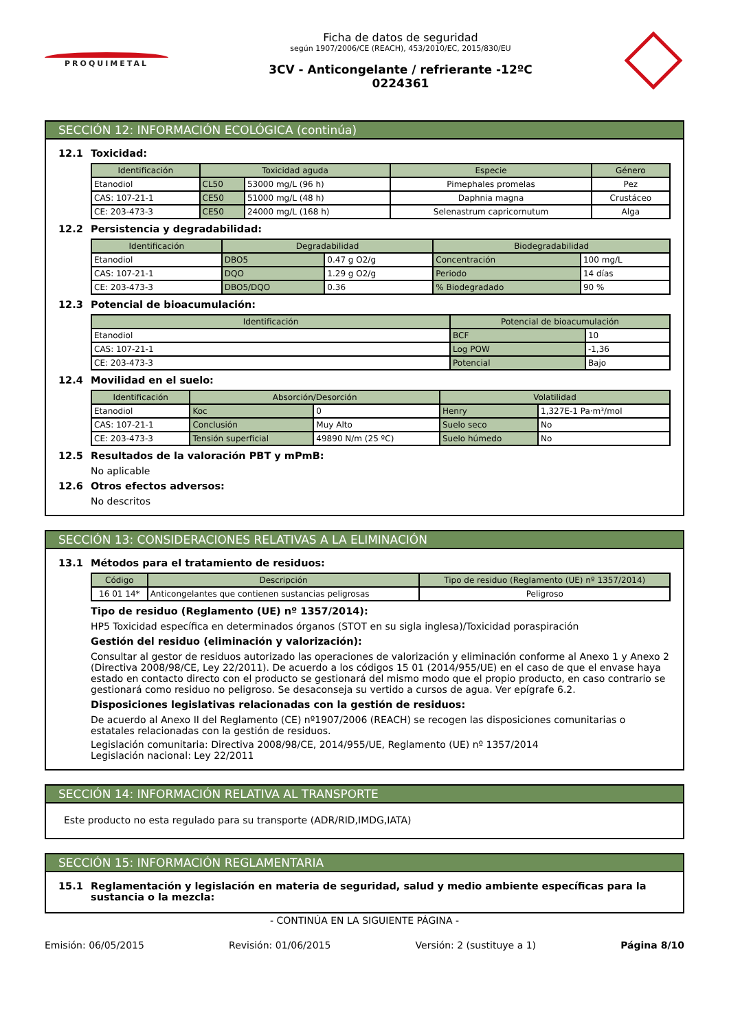PROQUIMETAL
Ficha de datos de seguridad
según 1907/2006/CE (REACH), 453/2010/EC, 2015/830/EU
3CV - Anticongelante / refrierante -12ºC
0224361
SECCIÓN 12: INFORMACIÓN ECOLÓGICA (continúa)
12.1 Toxicidad:
| Identificación | Toxicidad aguda | | Especie | Género |
| --- | --- | --- | --- | --- |
| Etanodiol | CL50 | 53000 mg/L (96 h) | Pimephales promelas | Pez |
| CAS: 107-21-1 | CE50 | 51000 mg/L (48 h) | Daphnia magna | Crustáceo |
| CE: 203-473-3 | CE50 | 24000 mg/L (168 h) | Selenastrum capricornutum | Alga |
12.2 Persistencia y degradabilidad:
| Identificación | Degradabilidad | | Biodegradabilidad | |
| --- | --- | --- | --- | --- |
| Etanodiol | DBO5 | 0.47 g O2/g | Concentración | 100 mg/L |
| CAS: 107-21-1 | DQO | 1.29 g O2/g | Periodo | 14 días |
| CE: 203-473-3 | DBO5/DQO | 0.36 | % Biodegradado | 90 % |
12.3 Potencial de bioacumulación:
| Identificación | Potencial de bioacumulación | |
| --- | --- | --- |
| Etanodiol | BCF | 10 |
| CAS: 107-21-1 | Log POW | -1,36 |
| CE: 203-473-3 | Potencial | Bajo |
12.4 Movilidad en el suelo:
| Identificación | Absorción/Desorción | | Volatilidad | |
| --- | --- | --- | --- | --- |
| Etanodiol | Koc | 0 | Henry | 1,327E-1 Pa·m³/mol |
| CAS: 107-21-1 | Conclusión | Muy Alto | Suelo seco | No |
| CE: 203-473-3 | Tensión superficial | 49890 N/m (25 ºC) | Suelo húmedo | No |
12.5 Resultados de la valoración PBT y mPmB:
No aplicable
12.6 Otros efectos adversos:
No descritos
SECCIÓN 13: CONSIDERACIONES RELATIVAS A LA ELIMINACIÓN
13.1 Métodos para el tratamiento de residuos:
| Código | Descripción | Tipo de residuo (Reglamento (UE) nº 1357/2014) |
| --- | --- | --- |
| 16 01 14* | Anticongelantes que contienen sustancias peligrosas | Peligroso |
Tipo de residuo (Reglamento (UE) nº 1357/2014):
HP5 Toxicidad específica en determinados órganos (STOT en su sigla inglesa)/Toxicidad poraspiración
Gestión del residuo (eliminación y valorización):
Consultar al gestor de residuos autorizado las operaciones de valorización y eliminación conforme al Anexo 1 y Anexo 2 (Directiva 2008/98/CE, Ley 22/2011). De acuerdo a los códigos 15 01 (2014/955/UE) en el caso de que el envase haya estado en contacto directo con el producto se gestionará del mismo modo que el propio producto, en caso contrario se gestionará como residuo no peligroso. Se desaconseja su vertido a cursos de agua. Ver epígrafe 6.2.
Disposiciones legislativas relacionadas con la gestión de residuos:
De acuerdo al Anexo II del Reglamento (CE) nº1907/2006 (REACH) se recogen las disposiciones comunitarias o estatales relacionadas con la gestión de residuos.
Legislación comunitaria: Directiva 2008/98/CE, 2014/955/UE, Reglamento (UE) nº 1357/2014
Legislación nacional: Ley 22/2011
SECCIÓN 14: INFORMACIÓN RELATIVA AL TRANSPORTE
Este producto no esta regulado para su transporte (ADR/RID,IMDG,IATA)
SECCIÓN 15: INFORMACIÓN REGLAMENTARIA
15.1 Reglamentación y legislación en materia de seguridad, salud y medio ambiente específicas para la sustancia o la mezcla:
- CONTINÚA EN LA SIGUIENTE PÁGINA -
Emisión: 06/05/2015 Revisión: 01/06/2015 Versión: 2 (sustituye a 1) Página 8/10